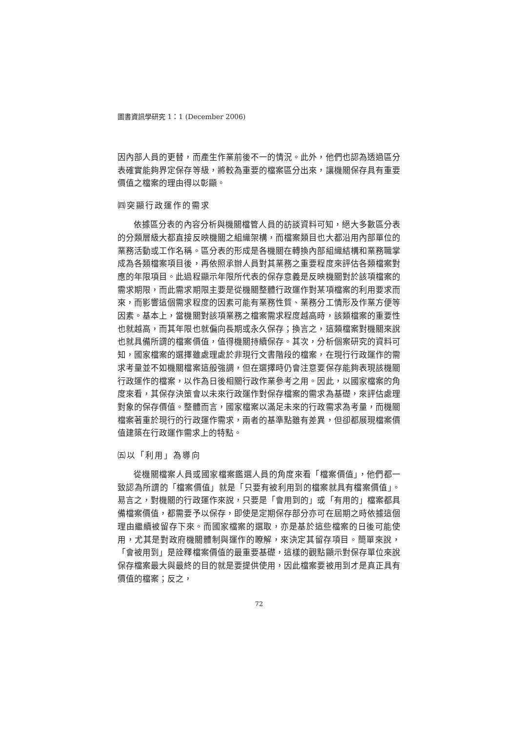圖書資訊學研究 1：1 (December 2006)
因內部人員的更替，而產生作業前後不一的情況。此外，他們也認為透過區分表確實能夠界定保存等級，將較為重要的檔案區分出來，讓機關保存具有重要價值之檔案的理由得以彰顯。
㈣突顯行政運作的需求
依據區分表的內容分析與機關檔管人員的訪談資料可知，絕大多數區分表的分類層級大都直接反映機關之組織架構，而檔案類目也大都沿用內部單位的業務活動或工作名稱。區分表的形成是各機關在轉換內部組織結構和業務職掌成為各類檔案項目後，再依照承辦人員對其業務之重要程度來評估各類檔案對應的年限項目。此過程顯示年限所代表的保存意義是反映機關對於該項檔案的需求期限，而此需求期限主要是從機關整體行政運作對某項檔案的利用要求而來，而影響這個需求程度的因素可能有業務性質、業務分工情形及作業方便等因素。基本上，當機關對該項業務之檔案需求程度越高時，該類檔案的重要性也就越高，而其年限也就偏向長期或永久保存；換言之，這類檔案對機關來說也就具備所謂的檔案價值，值得機關持續保存。其次，分析個案研究的資料可知，國家檔案的選擇雖處理處於非現行文書階段的檔案，在現行行政運作的需求考量並不如機關檔案這般強調，但在選擇時仍會注意要保存能夠表現該機關行政運作的檔案，以作為日後相關行政作業參考之用。因此，以國家檔案的角度來看，其保存決策會以未來行政運作對保存檔案的需求為基礎，來評估處理對象的保存價值。整體而言，國家檔案以滿足未來的行政需求為考量，而機關檔案著重於現行的行政運作需求，兩者的基準點雖有差異，但卻都展現檔案價值建築在行政運作需求上的特點。
㈤以「利用」為導向
從機關檔案人員或國家檔案鑑選人員的角度來看「檔案價值」，他們都一致認為所謂的「檔案價值」就是「只要有被利用到的檔案就具有檔案價值」。易言之，對機關的行政運作來說，只要是「會用到的」或「有用的」檔案都具備檔案價值，都需要予以保存，即使是定期保存部分亦可在屆期之時依據這個理由繼續被留存下來。而國家檔案的選取，亦是基於這些檔案的日後可能使用，尤其是對政府機關體制與運作的瞭解，來決定其留存項目。簡單來說，「會被用到」是詮釋檔案價值的最重要基礎，這樣的觀點顯示對保存單位來說保存檔案最大與最終的目的就是要提供使用，因此檔案要被用到才是真正具有價值的檔案；反之，
72